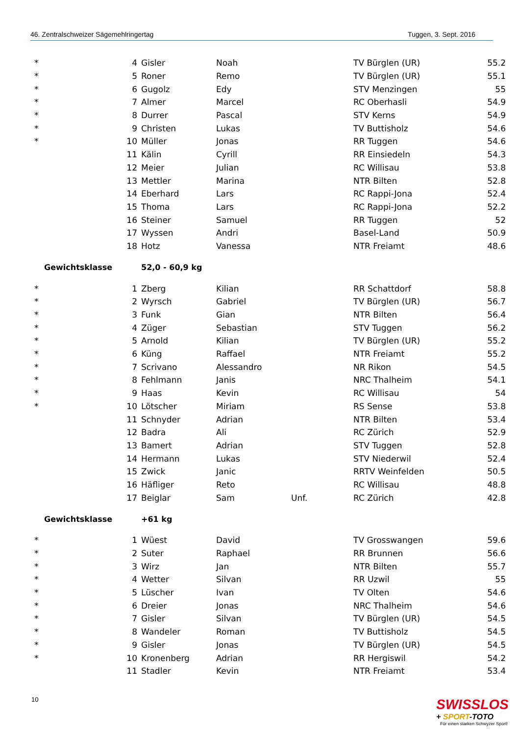46. Zentralschweizer Sägemehlringertag Tuggen, 3. Sept. 2016
| * | 4 | Gisler | Noah | | TV Bürglen (UR) | 55.2 |
| * | 5 | Roner | Remo | | TV Bürglen (UR) | 55.1 |
| * | 6 | Gugolz | Edy | | STV Menzingen | 55 |
| * | 7 | Almer | Marcel | | RC Oberhasli | 54.9 |
| * | 8 | Durrer | Pascal | | STV Kerns | 54.9 |
| * | 9 | Christen | Lukas | | TV Buttisholz | 54.6 |
| * | 10 | Müller | Jonas | | RR Tuggen | 54.6 |
| | 11 | Kälin | Cyrill | | RR Einsiedeln | 54.3 |
| | 12 | Meier | Julian | | RC Willisau | 53.8 |
| | 13 | Mettler | Marina | | NTR Bilten | 52.8 |
| | 14 | Eberhard | Lars | | RC Rappi-Jona | 52.4 |
| | 15 | Thoma | Lars | | RC Rappi-Jona | 52.2 |
| | 16 | Steiner | Samuel | | RR Tuggen | 52 |
| | 17 | Wyssen | Andri | | Basel-Land | 50.9 |
| | 18 | Hotz | Vanessa | | NTR Freiamt | 48.6 |
| Gewichtsklasse | | 52,0 - 60,9 kg | | | | |
| * | 1 | Zberg | Kilian | | RR Schattdorf | 58.8 |
| * | 2 | Wyrsch | Gabriel | | TV Bürglen (UR) | 56.7 |
| * | 3 | Funk | Gian | | NTR Bilten | 56.4 |
| * | 4 | Züger | Sebastian | | STV Tuggen | 56.2 |
| * | 5 | Arnold | Kilian | | TV Bürglen (UR) | 55.2 |
| * | 6 | Küng | Raffael | | NTR Freiamt | 55.2 |
| * | 7 | Scrivano | Alessandro | | NR Rikon | 54.5 |
| * | 8 | Fehlmann | Janis | | NRC Thalheim | 54.1 |
| * | 9 | Haas | Kevin | | RC Willisau | 54 |
| * | 10 | Lötscher | Miriam | | RS Sense | 53.8 |
| | 11 | Schnyder | Adrian | | NTR Bilten | 53.4 |
| | 12 | Badra | Ali | | RC Zürich | 52.9 |
| | 13 | Bamert | Adrian | | STV Tuggen | 52.8 |
| | 14 | Hermann | Lukas | | STV Niederwil | 52.4 |
| | 15 | Zwick | Janic | | RRTV Weinfelden | 50.5 |
| | 16 | Häfliger | Reto | | RC Willisau | 48.8 |
| | 17 | Beiglar | Sam | Unf. | RC Zürich | 42.8 |
| Gewichtsklasse | | +61 kg | | | | |
| * | 1 | Wüest | David | | TV Grosswangen | 59.6 |
| * | 2 | Suter | Raphael | | RR Brunnen | 56.6 |
| * | 3 | Wirz | Jan | | NTR Bilten | 55.7 |
| * | 4 | Wetter | Silvan | | RR Uzwil | 55 |
| * | 5 | Lüscher | Ivan | | TV Olten | 54.6 |
| * | 6 | Dreier | Jonas | | NRC Thalheim | 54.6 |
| * | 7 | Gisler | Silvan | | TV Bürglen (UR) | 54.5 |
| * | 8 | Wandeler | Roman | | TV Buttisholz | 54.5 |
| * | 9 | Gisler | Jonas | | TV Bürglen (UR) | 54.5 |
| * | 10 | Kronenberg | Adrian | | RR Hergiswil | 54.2 |
| | 11 | Stadler | Kevin | | NTR Freiamt | 53.4 |
10
SWISSLOS
+ SPORT-TOTO
Für einen starken Schwyzer Sport!